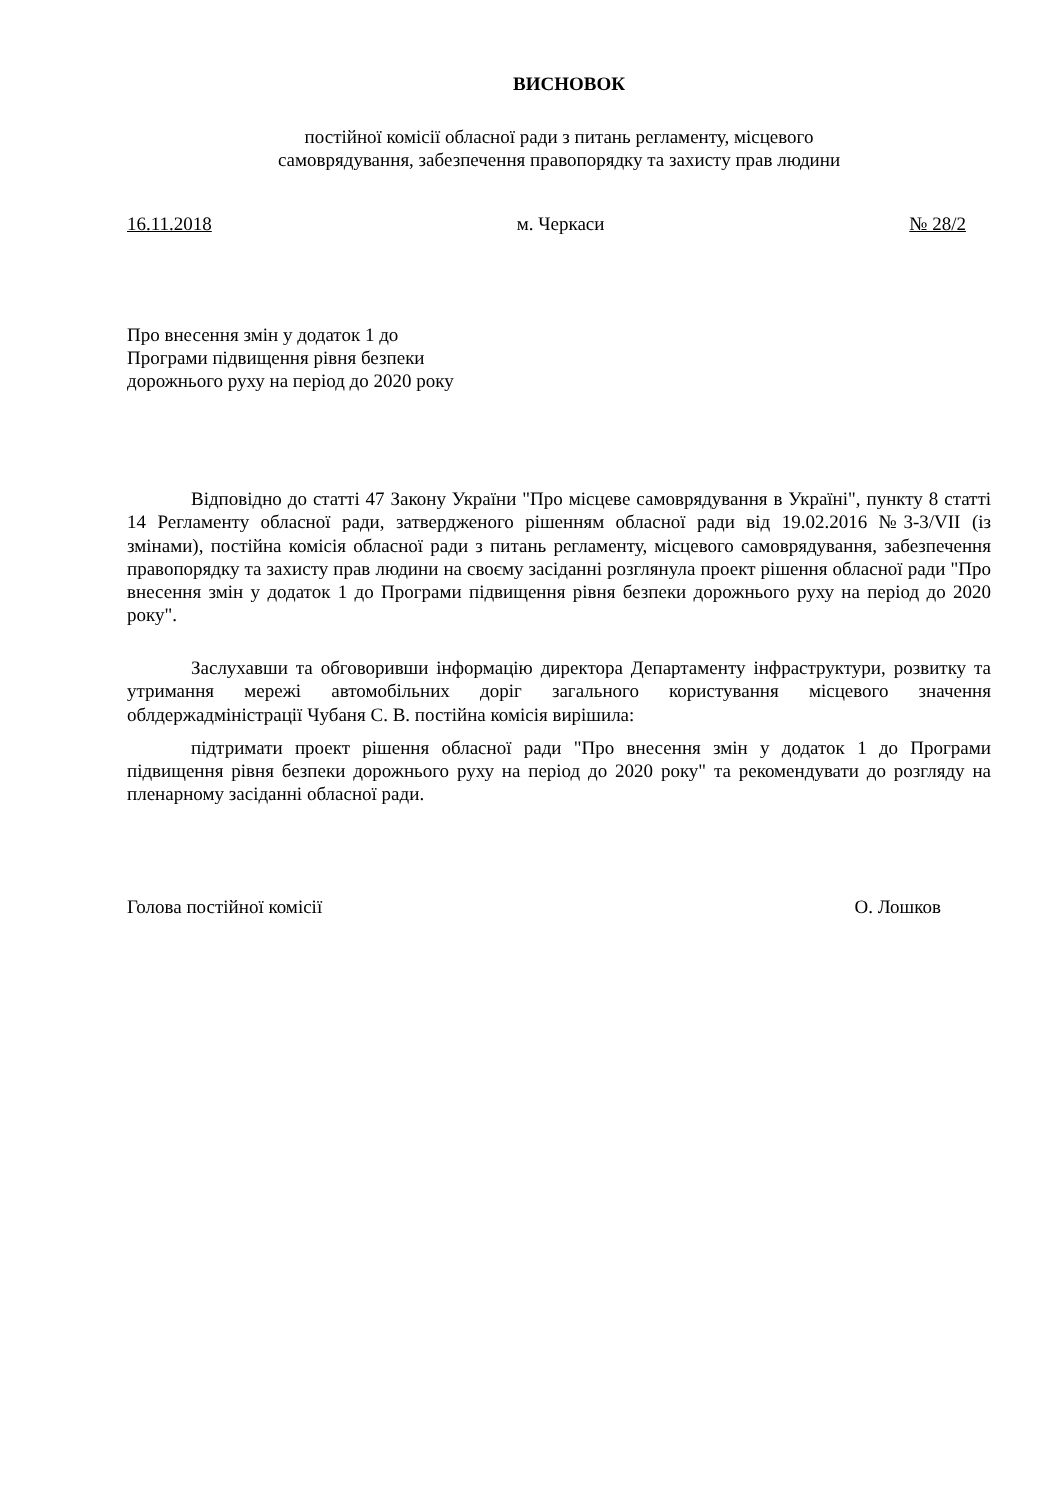ВИСНОВОК
постійної комісії обласної ради з питань регламенту, місцевого
самоврядування, забезпечення правопорядку та захисту прав людини
16.11.2018 м. Черкаси № 28/2
Про внесення змін у додаток 1 до
Програми підвищення рівня безпеки
дорожнього руху на період до 2020 року
Відповідно до статті 47 Закону України "Про місцеве самоврядування в Україні", пункту 8 статті 14 Регламенту обласної ради, затвердженого рішенням обласної ради від 19.02.2016 №3-3/VII (із змінами), постійна комісія обласної ради з питань регламенту, місцевого самоврядування, забезпечення правопорядку та захисту прав людини на своєму засіданні розглянула проект рішення обласної ради "Про внесення змін у додаток 1 до Програми підвищення рівня безпеки дорожнього руху на період до 2020 року".
Заслухавши та обговоривши інформацію директора Департаменту інфраструктури, розвитку та утримання мережі автомобільних доріг загального користування місцевого значення облдержадміністрації Чубаня С. В. постійна комісія вирішила:
підтримати проект рішення обласної ради "Про внесення змін у додаток 1 до Програми підвищення рівня безпеки дорожнього руху на період до 2020 року" та рекомендувати до розгляду на пленарному засіданні обласної ради.
Голова постійної комісії О. Лошков